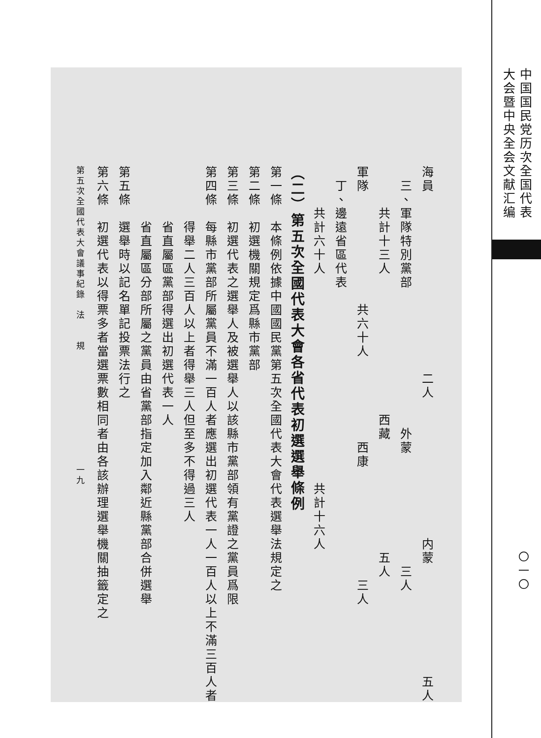海員　　　　　　　　　　　　　二人　　　　　　　　　　内蒙　　　　　　　　五人
　三、軍隊特別黨部　　　　　　　　　　外蒙　　　　　　　　三人
　　　共計十三人　　　　　　　　　　西藏　　　　　　　　五人
軍隊　　　　　　　　共六十人　　　　　　西康　　　　　　　　三人
　丁、邊遠省區代表
　　　共計六十人　　　　　　　　　　　　　　　共計十六人
（二）第五次全國代表大會各省代表初選選舉條例
第一條　本條例依據中國國民黨第五次全國代表大會代表選舉法規定之
第二條　初選機關規定爲縣市黨部
第三條　初選代表之選舉人及被選舉人以該縣市黨部領有黨證之黨員爲限
第四條　每縣市黨部所屬黨員不滿一百人者應選出初選代表一人一百人以上不滿三百人者
　　　　得舉二人三百人以上者得舉三人但至多不得過三人
　　　　省直屬區黨部得選出初選代表一人
　　　　省直屬區分部所屬之黨員由省黨部指定加入鄰近縣黨部合併選舉
第五條　選舉時以記名單記投票法行之
第六條　初選代表以得票多者當選票數相同者由各該辦理選舉機關抽籤定之
第五次全國代表大會議事紀錄　法　　規　　　　　　　　　　　一九
中国国民党历次全国代表
大会暨中央全会文献汇编
〇一〇